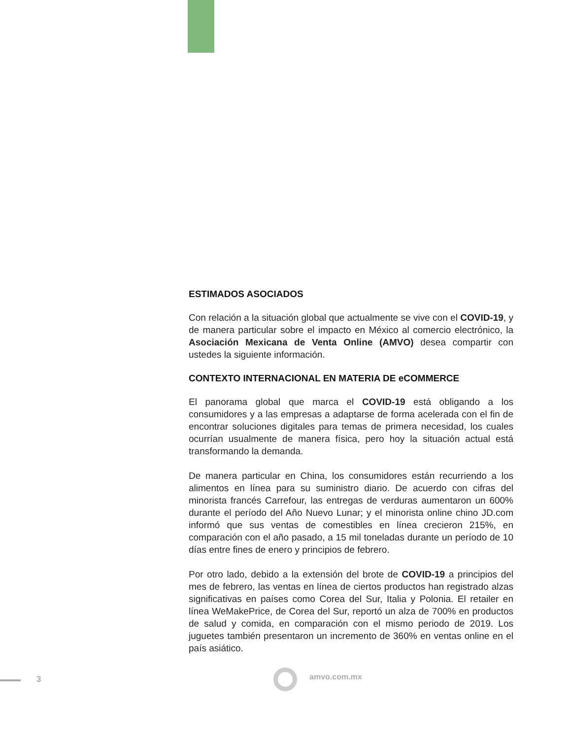ESTIMADOS ASOCIADOS
Con relación a la situación global que actualmente se vive con el COVID-19, y de manera particular sobre el impacto en México al comercio electrónico, la Asociación Mexicana de Venta Online (AMVO) desea compartir con ustedes la siguiente información.
CONTEXTO INTERNACIONAL EN MATERIA DE eCOMMERCE
El panorama global que marca el COVID-19 está obligando a los consumidores y a las empresas a adaptarse de forma acelerada con el fin de encontrar soluciones digitales para temas de primera necesidad, los cuales ocurrían usualmente de manera física, pero hoy la situación actual está transformando la demanda.
De manera particular en China, los consumidores están recurriendo a los alimentos en línea para su suministro diario. De acuerdo con cifras del minorista francés Carrefour, las entregas de verduras aumentaron un 600% durante el período del Año Nuevo Lunar; y el minorista online chino JD.com informó que sus ventas de comestibles en línea crecieron 215%, en comparación con el año pasado, a 15 mil toneladas durante un período de 10 días entre fines de enero y principios de febrero.
Por otro lado, debido a la extensión del brote de COVID-19 a principios del mes de febrero, las ventas en línea de ciertos productos han registrado alzas significativas en países como Corea del Sur, Italia y Polonia. El retailer en línea WeMakePrice, de Corea del Sur, reportó un alza de 700% en productos de salud y comida, en comparación con el mismo periodo de 2019. Los juguetes también presentaron un incremento de 360% en ventas online en el país asiático.
3 amvo.com.mx